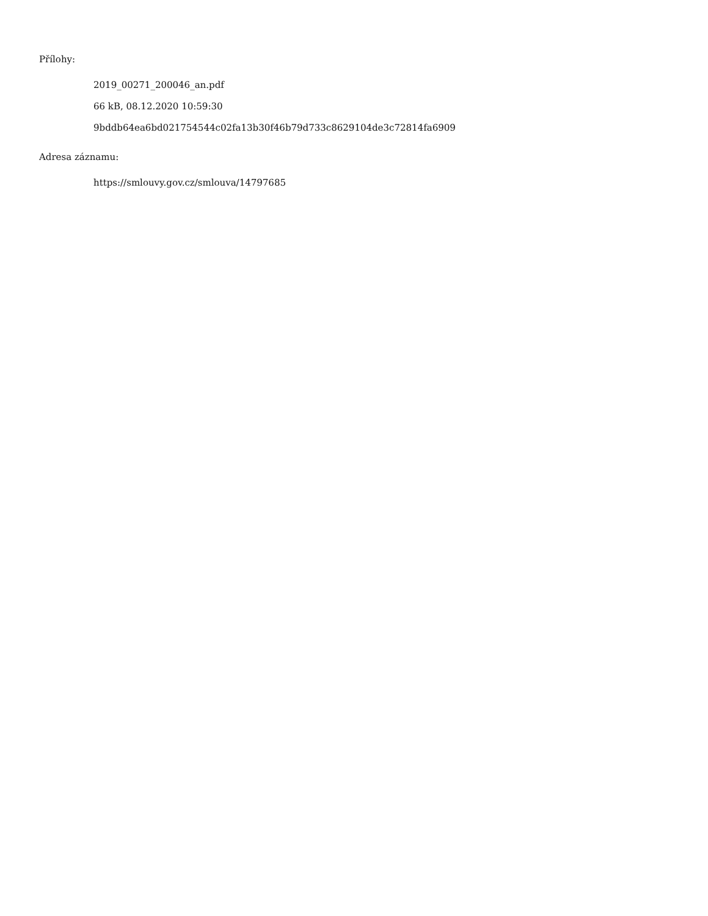Přílohy:
2019_00271_200046_an.pdf
66 kB, 08.12.2020 10:59:30
9bddb64ea6bd021754544c02fa13b30f46b79d733c8629104de3c72814fa6909
Adresa záznamu:
https://smlouvy.gov.cz/smlouva/14797685